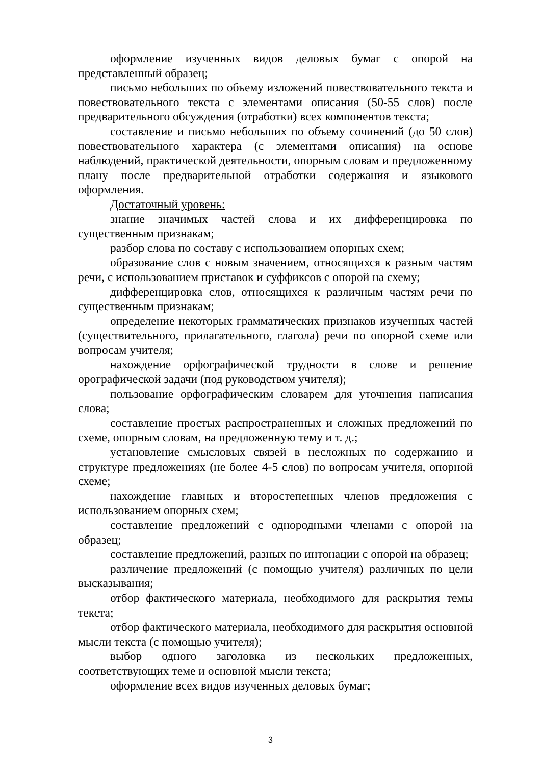оформление изученных видов деловых бумаг с опорой на представленный образец;
письмо небольших по объему изложений повествовательного текста и повествовательного текста с элементами описания (50-55 слов) после предварительного обсуждения (отработки) всех компонентов текста;
составление и письмо небольших по объему сочинений (до 50 слов) повествовательного характера (с элементами описания) на основе наблюдений, практической деятельности, опорным словам и предложенному плану после предварительной отработки содержания и языкового оформления.
Достаточный уровень:
знание значимых частей слова и их дифференцировка по существенным признакам;
разбор слова по составу с использованием опорных схем;
образование слов с новым значением, относящихся к разным частям речи, с использованием приставок и суффиксов с опорой на схему;
дифференцировка слов, относящихся к различным частям речи по существенным признакам;
определение некоторых грамматических признаков изученных частей (существительного, прилагательного, глагола) речи по опорной схеме или вопросам учителя;
нахождение орфографической трудности в слове и решение орографической задачи (под руководством учителя);
пользование орфографическим словарем для уточнения написания слова;
составление простых распространенных и сложных предложений по схеме, опорным словам, на предложенную тему и т. д.;
установление смысловых связей в несложных по содержанию и структуре предложениях (не более 4-5 слов) по вопросам учителя, опорной схеме;
нахождение главных и второстепенных членов предложения с использованием опорных схем;
составление предложений с однородными членами с опорой на образец;
составление предложений, разных по интонации с опорой на образец;
различение предложений (с помощью учителя) различных по цели высказывания;
отбор фактического материала, необходимого для раскрытия темы текста;
отбор фактического материала, необходимого для раскрытия основной мысли текста (с помощью учителя);
выбор одного заголовка из нескольких предложенных, соответствующих теме и основной мысли текста;
оформление всех видов изученных деловых бумаг;
3